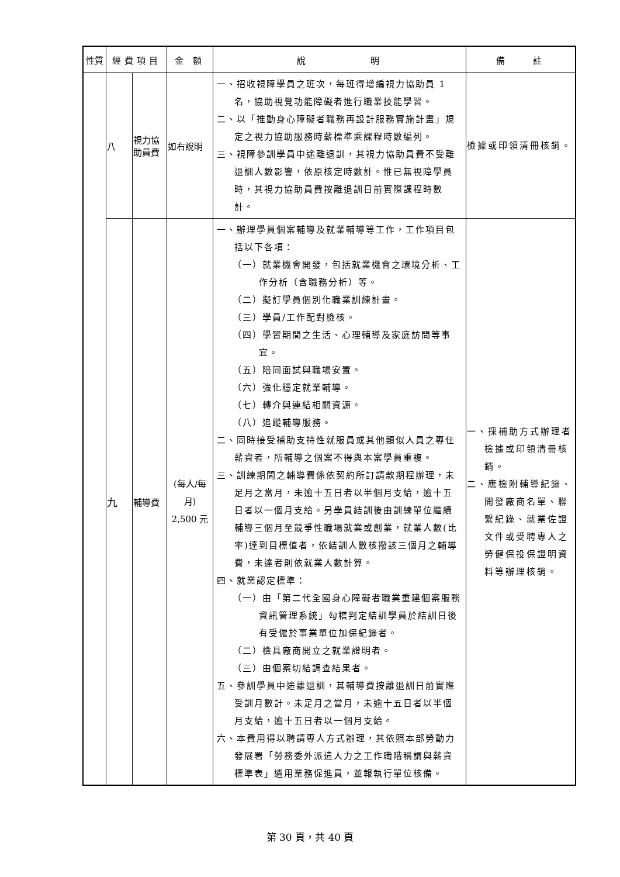| 性質 | 經費項目 | | 金 額 | 說 明 | 備 註 |
| --- | --- | --- | --- | --- | --- |
| | 八 | 視力協助員費 | 如右說明 | 一、招收視障學員之班次，每班得增編視力協助員 1 名，協助視覺功能障礙者進行職業技能學習。 二、以「推動身心障礙者職務再設計服務實施計畫」規定之視力協助服務時薪標準乘課程時數編列。 三、視障參訓學員中途離退訓，其視力協助員費不受離退訓人數影響，依原核定時數計。惟已無視障學員時，其視力協助員費按離退訓日前實際課程時數計。 | 檢據或印領清冊核銷。 |
| | 九 | 輔導費 | (每人/每月) 2,500 元 | 一、辦理學員個案輔導及就業輔導等工作，工作項目包括以下各項： （一）就業機會開發，包括就業機會之環境分析、工作分析（含職務分析）等。 （二）擬訂學員個別化職業訓練計畫。 （三）學員/工作配對檢核。 （四）學習期間之生活、心理輔導及家庭訪問等事宜。 （五）陪同面試與職場安置。 （六）強化穩定就業輔導。 （七）轉介與連結相關資源。 （八）追蹤輔導服務。 二、同時接受補助支持性就服員或其他類似人員之專任薪資者，所輔導之個案不得與本案學員重複。 三、訓練期間之輔導費係依契約所訂請款期程辦理，未足月之當月，未逾十五日者以半個月支給，逾十五日者以一個月支給。另學員結訓後由訓練單位繼續輔導三個月至競爭性職場就業或創業，就業人數(比率)達到目標值者，依結訓人數核撥該三個月之輔導費，未達者則依就業人數計算。 四、就業認定標準： （一）由「第二代全國身心障礙者職業重建個案服務資訊管理系統」勾稽判定結訓學員於結訓日後有受僱於事業單位加保紀錄者。 （二）檢具廠商開立之就業證明者。 （三）由個案切結調查結果者。 五、參訓學員中途離退訓，其輔導費按離退訓日前實際受訓月數計。未足月之當月，未逾十五日者以半個月支給，逾十五日者以一個月支給。 六、本費用得以聘請專人方式辦理，其依照本部勞動力發展署「勞務委外派遣人力之工作職階稱謂與薪資標準表」遴用業務促進員，並報執行單位核備。 | 一、採補助方式辦理者檢據或印領清冊核銷。 二、應檢附輔導紀錄、開發廠商名單、聯繫紀錄、就業佐證文件或受聘專人之勞健保投保證明資料等辦理核銷。 |
第 30 頁，共 40 頁